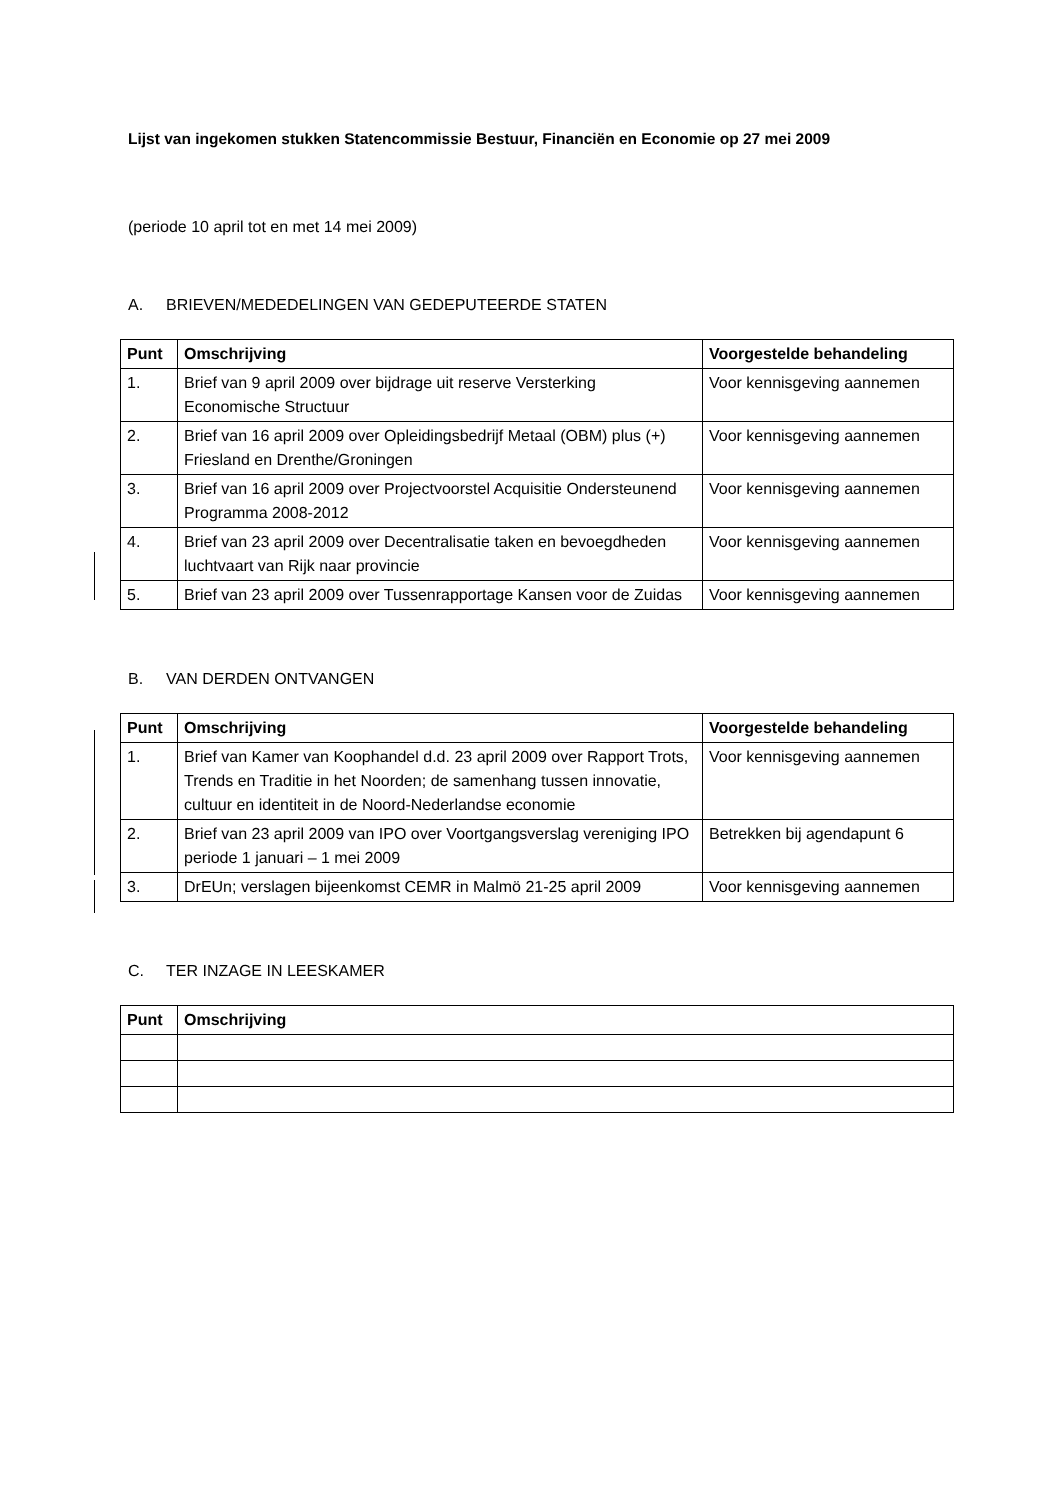Lijst van ingekomen stukken Statencommissie Bestuur, Financiën en Economie op 27 mei 2009
(periode 10 april tot en met 14 mei 2009)
A. BRIEVEN/MEDEDELINGEN VAN GEDEPUTEERDE STATEN
| Punt | Omschrijving | Voorgestelde behandeling |
| --- | --- | --- |
| 1. | Brief van 9 april 2009 over bijdrage uit reserve Versterking Economische Structuur | Voor kennisgeving aannemen |
| 2. | Brief van 16 april 2009 over Opleidingsbedrijf Metaal (OBM) plus (+) Friesland en Drenthe/Groningen | Voor kennisgeving aannemen |
| 3. | Brief van 16 april 2009 over Projectvoorstel Acquisitie Ondersteunend Programma 2008-2012 | Voor kennisgeving aannemen |
| 4. | Brief van 23 april 2009 over Decentralisatie taken en bevoegdheden luchtvaart van Rijk naar provincie | Voor kennisgeving aannemen |
| 5. | Brief van 23 april 2009 over Tussenrapportage Kansen voor de Zuidas | Voor kennisgeving aannemen |
B. VAN DERDEN ONTVANGEN
| Punt | Omschrijving | Voorgestelde behandeling |
| --- | --- | --- |
| 1. | Brief van Kamer van Koophandel d.d. 23 april 2009 over Rapport Trots, Trends en Traditie in het Noorden; de samenhang tussen innovatie, cultuur en identiteit in de Noord-Nederlandse economie | Voor kennisgeving aannemen |
| 2. | Brief van 23 april 2009 van IPO over Voortgangsverslag vereniging IPO periode 1 januari – 1 mei 2009 | Betrekken bij agendapunt 6 |
| 3. | DrEUn; verslagen bijeenkomst CEMR in Malmö 21-25 april 2009 | Voor kennisgeving aannemen |
C. TER INZAGE IN LEESKAMER
| Punt | Omschrijving |
| --- | --- |